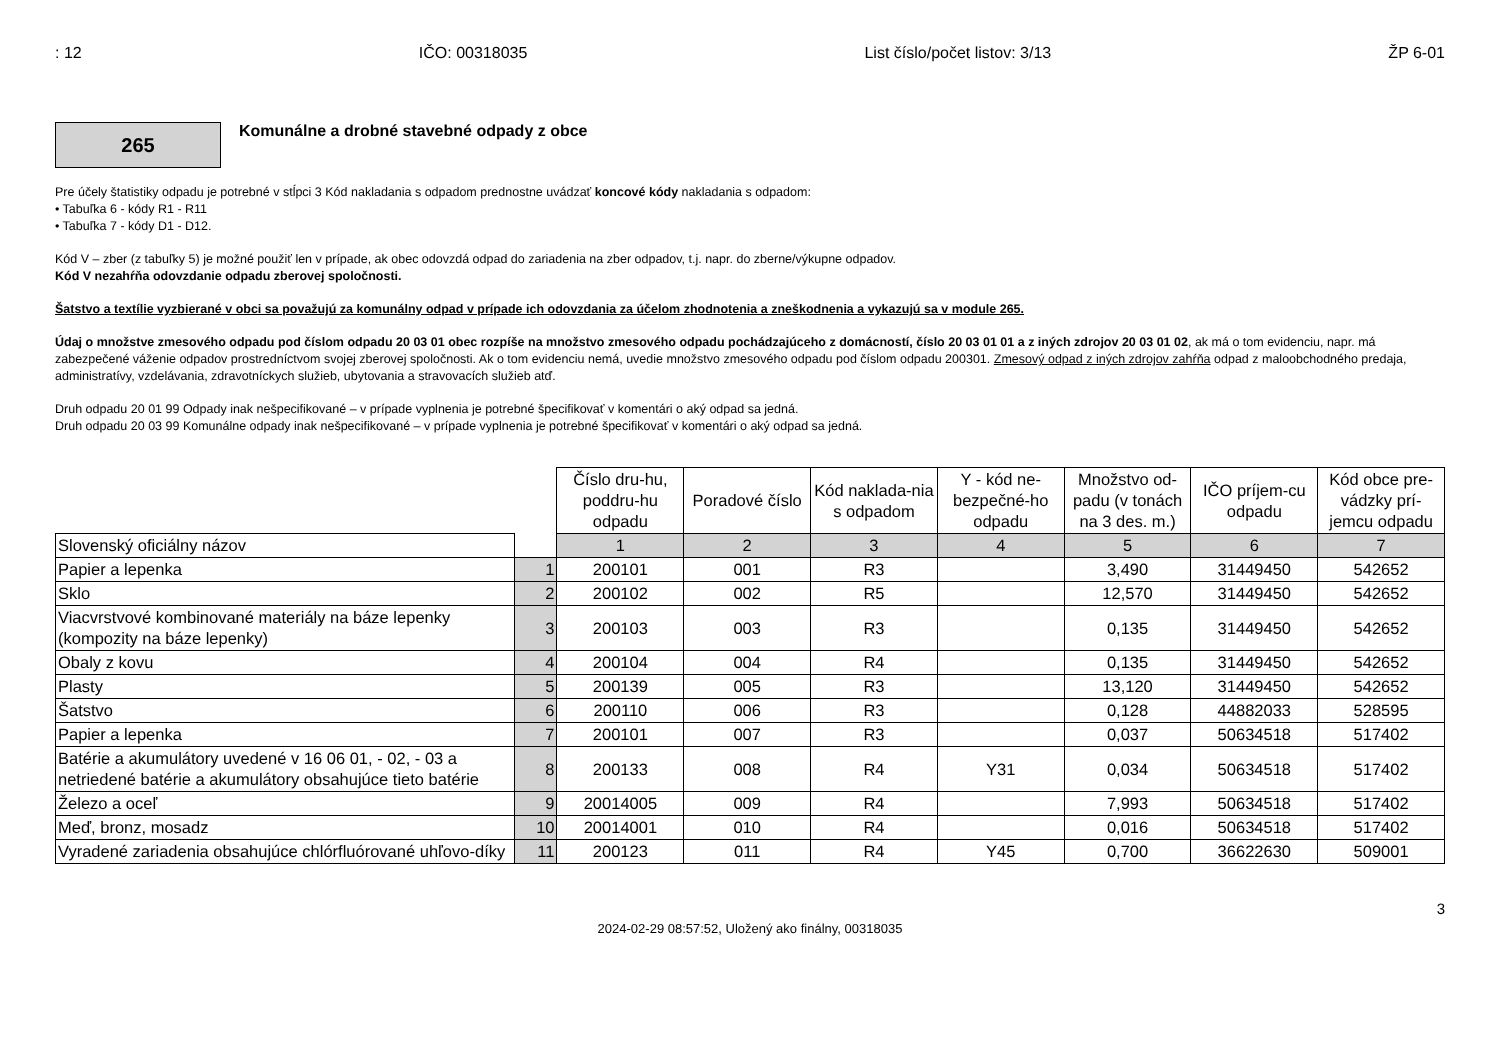: 12 IČO: 00318035 List číslo/počet listov: 3/13 ŽP 6-01
265
Komunálne a drobné stavebné odpady z obce
Pre účely štatistiky odpadu je potrebné v stĺpci 3 Kód nakladania s odpadom prednostne uvádzať koncové kódy nakladania s odpadom:
• Tabuľka 6 - kódy R1 - R11
• Tabuľka 7 - kódy D1 - D12.
Kód V – zber (z tabuľky 5) je možné použiť len v prípade, ak obec odovzdá odpad do zariadenia na zber odpadov, t.j. napr. do zberne/výkupne odpadov.
Kód V nezahŕňa odovzdanie odpadu zberovej spoločnosti.
Šatstvo a textílie vyzbierané v obci sa považujú za komunálny odpad v prípade ich odovzdania za účelom zhodnotenia a zneškodnenia a vykazujú sa v module 265.
Údaj o množstve zmesového odpadu pod číslom odpadu 20 03 01 obec rozpíše na množstvo zmesového odpadu pochádzajúceho z domácností, číslo 20 03 01 01 a z iných zdrojov 20 03 01 02, ak má o tom evidenciu, napr. má zabezpečené váženie odpadov prostredníctvom svojej zberovej spoločnosti. Ak o tom evidenciu nemá, uvedie množstvo zmesového odpadu pod číslom odpadu 200301. Zmesový odpad z iných zdrojov zahŕňa odpad z maloobchodného predaja, administratívy, vzdelávania, zdravotníckych služieb, ubytovania a stravovacích služieb atď.
Druh odpadu 20 01 99 Odpady inak nešpecifikované – v prípade vyplnenia je potrebné špecifikovať v komentári o aký odpad sa jedná.
Druh odpadu 20 03 99 Komunálne odpady inak nešpecifikované – v prípade vyplnenia je potrebné špecifikovať v komentári o aký odpad sa jedná.
| | | Číslo dru-hu, poddru-hu odpadu | Poradové číslo | Kód naklada-nia s odpadom | Y - kód ne-bezpečné-ho odpadu | Množstvo od-padu (v tonách na 3 des. m.) | IČO príjem-cu odpadu | Kód obce pre-vádzky prí-jemcu odpadu |
| Slovenský oficiálny názov | | 1 | 2 | 3 | 4 | 5 | 6 | 7 |
| Papier a lepenka | 1 | 200101 | 001 | R3 | | 3,490 | 31449450 | 542652 |
| Sklo | 2 | 200102 | 002 | R5 | | 12,570 | 31449450 | 542652 |
| Viacvrstvové kombinované materiály na báze lepenky (kompozity na báze lepenky) | 3 | 200103 | 003 | R3 | | 0,135 | 31449450 | 542652 |
| Obaly z kovu | 4 | 200104 | 004 | R4 | | 0,135 | 31449450 | 542652 |
| Plasty | 5 | 200139 | 005 | R3 | | 13,120 | 31449450 | 542652 |
| Šatstvo | 6 | 200110 | 006 | R3 | | 0,128 | 44882033 | 528595 |
| Papier a lepenka | 7 | 200101 | 007 | R3 | | 0,037 | 50634518 | 517402 |
| Batérie a akumulátory uvedené v 16 06 01, - 02, - 03 a netriedené batérie a akumulátory obsahujúce tieto batérie | 8 | 200133 | 008 | R4 | Y31 | 0,034 | 50634518 | 517402 |
| Železo a oceľ | 9 | 20014005 | 009 | R4 | | 7,993 | 50634518 | 517402 |
| Meď, bronz, mosadz | 10 | 20014001 | 010 | R4 | | 0,016 | 50634518 | 517402 |
| Vyradené zariadenia obsahujúce chlórfluórované uhľovo-díky | 11 | 200123 | 011 | R4 | Y45 | 0,700 | 36622630 | 509001 |
3
2024-02-29 08:57:52, Uložený ako finálny, 00318035